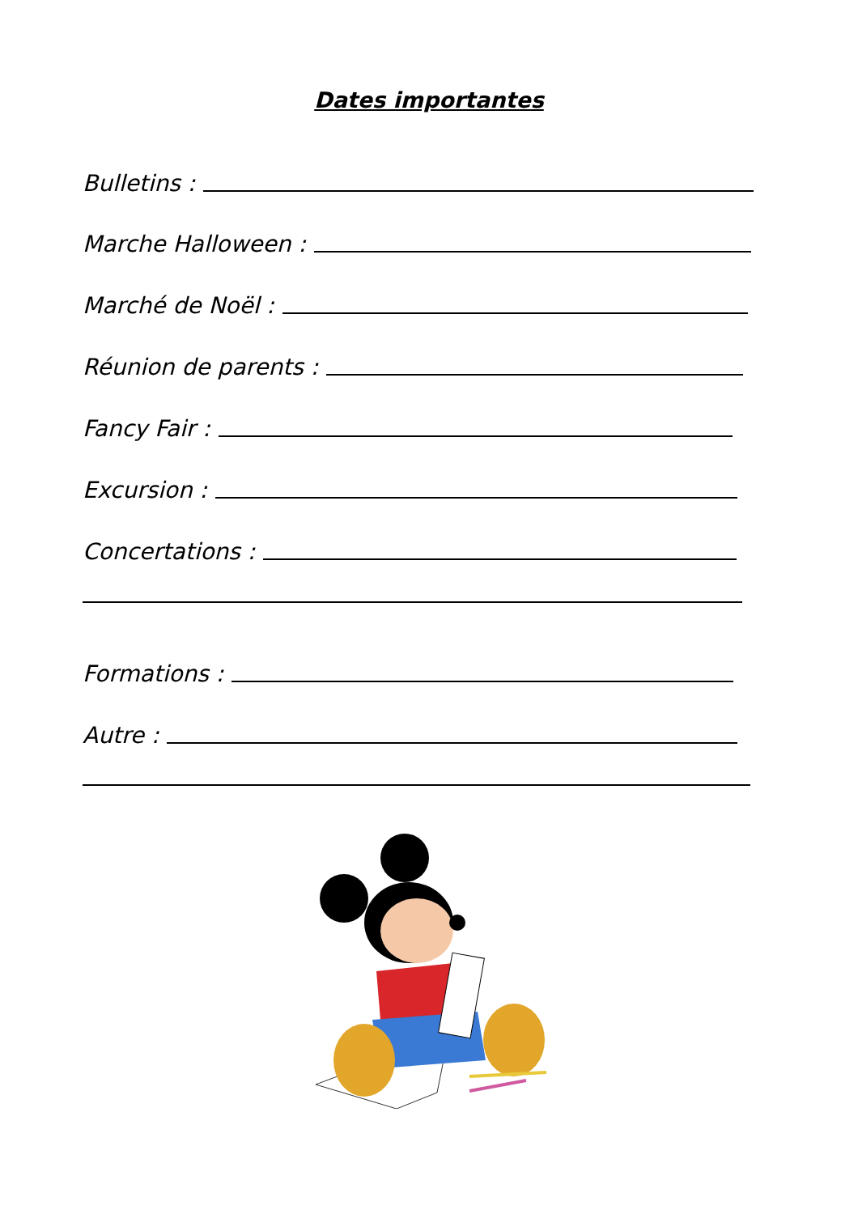Dates importantes
Bulletins :
Marche Halloween :
Marché de Noël :
Réunion de parents :
Fancy Fair :
Excursion :
Concertations :
Formations :
Autre :